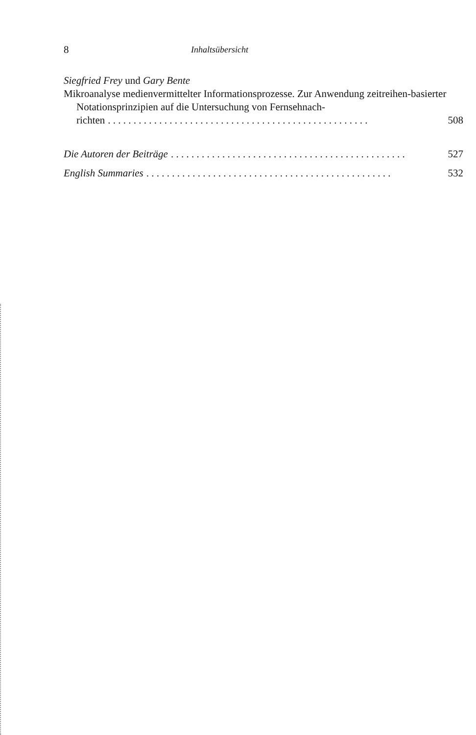8 Inhaltsübersicht
Siegfried Frey und Gary Bente
Mikroanalyse medienvermittelter Informationsprozesse. Zur Anwendung zeitreihen-basierter Notationsprinzipien auf die Untersuchung von Fernsehnach-
richten. . . . . . . . . . . . . . . . . . . . . . . . . . . . . . . . . . . . . . . . . . . . . . . . . . . 508
Die Autoren der Beiträge. . . . . . . . . . . . . . . . . . . . . . . . . . . . . . . . . . . . . . . . . . . . . . 527
English Summaries. . . . . . . . . . . . . . . . . . . . . . . . . . . . . . . . . . . . . . . . . . . . . . . . 532